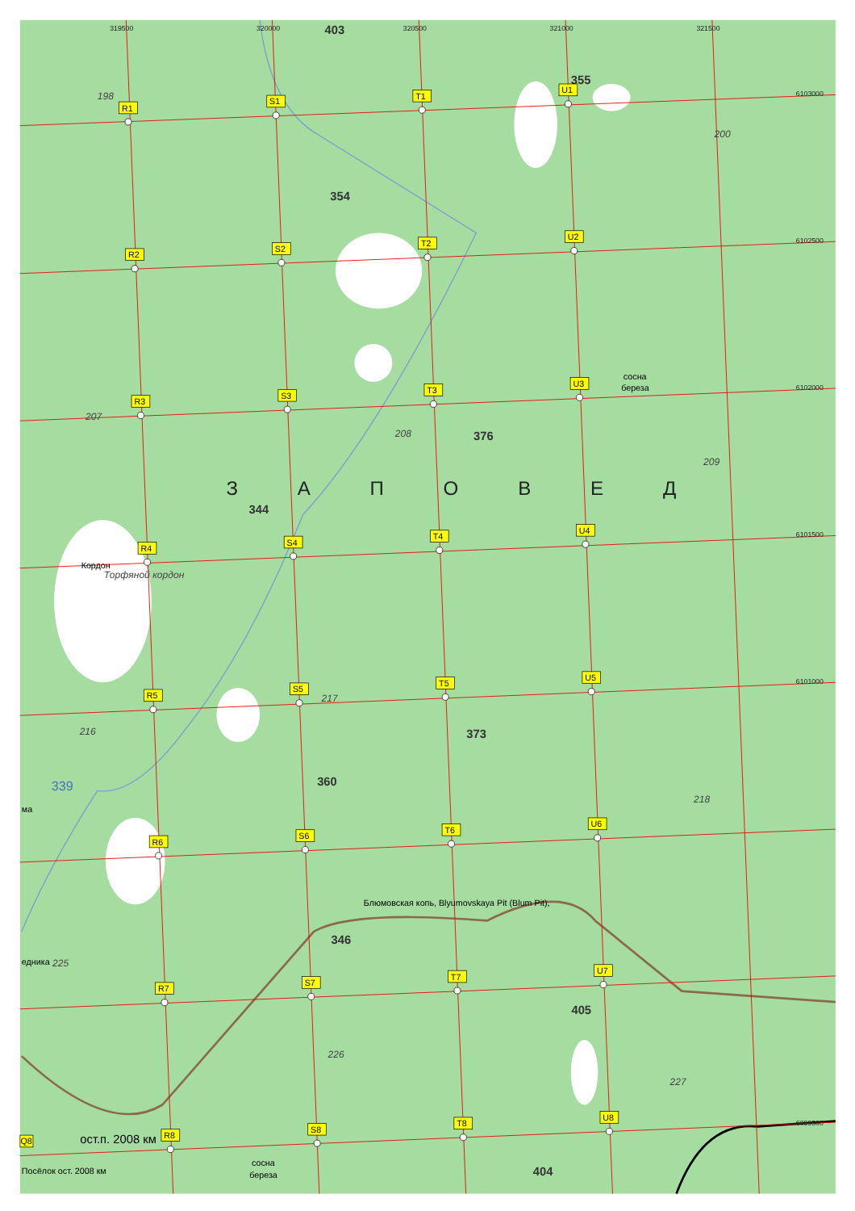319500
320000
320500
321000
321500
6103000
6102500
6102000
6101500
6101000
6099500
403
355
354
376
344
373
360
346
405
404
198
200
207
208
209
217
216
218
226
227
225
Торфяной кордон
ЗАПОВЕД
339
Кордон
сосна
береза
Блюмовская копь, Blyumovskaya Pit (Blum Pit),
ост.п. 2008 км
Посёлок ост. 2008 км
сосна
береза
ма
едника
R1
S1
T1
U1
R2
S2
T2
U2
R3
S3
T3
U3
R4
S4
T4
U4
R5
S5
T5
U5
R6
S6
T6
U6
R7
S7
T7
U7
R8
S8
T8
U8
Q8